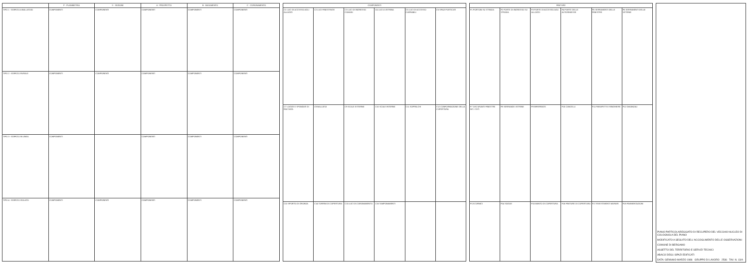| | P - PLANIMETRIA | S - SEZIONE | A - PROSPETTO | B - BASAMENTO | C - CORONAMENTO |
| --- | --- | --- | --- | --- | --- |
| TIPO 1 - EDIFICIO A BALLATOIO | COMPONENTI | COMPONENTI | COMPONENTI | COMPONENTI | COMPONENTI |
| TIPO 2 - EDIFICIO RURALE | COMPONENTI | COMPONENTI | COMPONENTI | COMPONENTI | COMPONENTI |
| TIPO 3 - EDIFICIO IN LINEA | COMPONENTI | | COMPONENTI | COMPONENTI | COMPONENTI |
| TIPO 4 - EDIFICIO ISOLATO | COMPONENTI | COMPONENTI | COMPONENTI | COMPONENTI | COMPONENTI |
| COMPONENTI | | | | | |
| --- | --- | --- | --- | --- | --- |
| C1 LUCI DI ACCESSO AGLI ALLOGGI | C2 LUCI FINESTRATE | C3 LUCI DI INGRESSO COMUNI | C4 LUCI A VETRINA | C5 LUCI DI ACCESSO CARRABILI | C6 SPAZI PORTICATI |
| C7 LOGGE E SPONDATI DI FACCIATA | C8 BALLATOI | C9 SCALE ESTERNE | C10 SCALE INTERNE | C11 SOPPALCHI | C12 CONFORMAZIONE DELLA COPERTURA |
| C13 SPORTO DI GRONDA | C14 TORRINI DI COPERTURA | C15 LUCI DI CORONAMENTO | C16 TAMPONAMENTI | | |
| FINITURE | | | | | |
| --- | --- | --- | --- | --- | --- |
| F1 PORTONI SU STRADA | F2 PORTE DI INGRESSO SU STRADA | F3 PORTE DI ACCESSO AGLI ALLOGGI | F4 PORTE DELLE AUTORIMESSE | F5 SERRAMENTI DELLE FINESTRE | F6 SERRAMENTI DELLE VETRINE |
| F7 OSCURANTI FINESTRE INT. / EST. | F8 SERRANDE VETRINE | F9 INFERRIATE | F10 CANCELLI | F11 PARAPETTI E RINGHIERE | F12 DAVANZALI |
| F13 CORNICI | F14 SOGLIE | F15 MANTO DI COPERTURA | F16 FINITURE DI COPERTURA | F17 RIVESTIMENTI MURARI | F18 PAVIMENTAZIONI |
PIANO PARTICOLAREGGIATO DI RECUPERO DEL VECCHIO NUCLEO DI COLOGNOLA DEL PIANO
MODIFICATO A SEGUITO DELL'ACCOGLIMENTO DELLE OSSERVAZIONI
COMUNE DI BERGAMO
ASSETTO DEL TERRITORIO E SERVIZI TECNICI
ABACO DEGLI SPAZI EDIFICATI
DATA: GENNAIO-MARZO 1986 GRUPPO DI LAVORO 2536 TAV. N. 13/A